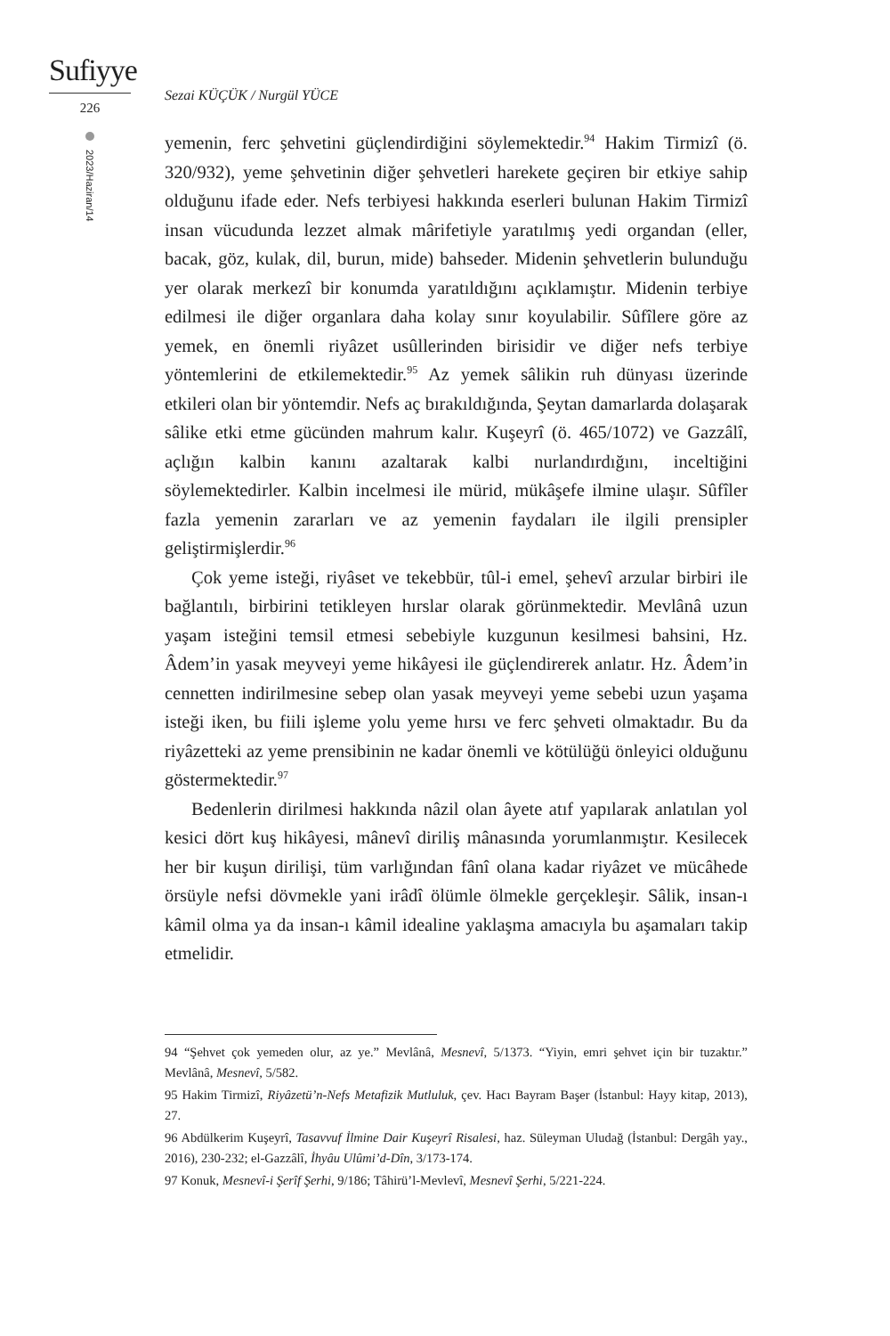Sufiyye
226
2023/Haziran/14
Sezai KÜÇÜK / Nurgül YÜCE
yemenin, ferc şehvetini güçlendirdiğini söylemektedir.<sup>94</sup> Hakim Tirmizî (ö. 320/932), yeme şehvetinin diğer şehvetleri harekete geçiren bir etkiye sahip olduğunu ifade eder. Nefs terbiyesi hakkında eserleri bulunan Hakim Tirmizî insan vücudunda lezzet almak mârifetiyle yaratılmış yedi organdan (eller, bacak, göz, kulak, dil, burun, mide) bahseder. Midenin şehvetlerin bulunduğu yer olarak merkezî bir konumda yaratıldığını açıklamıştır. Midenin terbiye edilmesi ile diğer organlara daha kolay sınır koyulabilir. Sûfîlere göre az yemek, en önemli riyâzet usûllerinden birisidir ve diğer nefs terbiye yöntemlerini de etkilemektedir.<sup>95</sup> Az yemek sâlikin ruh dünyası üzerinde etkileri olan bir yöntemdir. Nefs aç bırakıldığında, Şeytan damarlarda dolaşarak sâlike etki etme gücünden mahrum kalır. Kuşeyrî (ö. 465/1072) ve Gazzâlî, açlığın kalbin kanını azaltarak kalbi nurlandırdığını, inceltiğini söylemektedirler. Kalbin incelmesi ile mürid, mükâşefe ilmine ulaşır. Sûfîler fazla yemenin zararları ve az yemenin faydaları ile ilgili prensipler geliştirmişlerdir.<sup>96</sup>
Çok yeme isteği, riyâset ve tekebbür, tûl-i emel, şehevî arzular birbiri ile bağlantılı, birbirini tetikleyen hırslar olarak görünmektedir. Mevlânâ uzun yaşam isteğini temsil etmesi sebebiyle kuzgunun kesilmesi bahsini, Hz. Âdem’in yasak meyveyi yeme hikâyesi ile güçlendirerek anlatır. Hz. Âdem’in cennetten indirilmesine sebep olan yasak meyveyi yeme sebebi uzun yaşama isteği iken, bu fiili işleme yolu yeme hırsı ve ferc şehveti olmaktadır. Bu da riyâzetteki az yeme prensibinin ne kadar önemli ve kötülüğü önleyici olduğunu göstermektedir.<sup>97</sup>
Bedenlerin dirilmesi hakkında nâzil olan âyete atıf yapılarak anlatılan yol kesici dört kuş hikâyesi, mânevî diriliş mânasında yorumlanmıştır. Kesilecek her bir kuşun dirilişi, tüm varlığından fânî olana kadar riyâzet ve mücâhede örsüyle nefsi dövmekle yani irâdî ölümle ölmekle gerçekleşir. Sâlik, insan-ı kâmil olma ya da insan-ı kâmil idealine yaklaşma amacıyla bu aşamaları takip etmelidir.
94 “Şehvet çok yemeden olur, az ye.” Mevlânâ, Mesnevî, 5/1373. “Yiyin, emri şehvet için bir tuzaktır.” Mevlânâ, Mesnevî, 5/582.
95 Hakim Tirmizî, Riyâzetü’n-Nefs Metafizik Mutluluk, çev. Hacı Bayram Başer (İstanbul: Hayy kitap, 2013), 27.
96 Abdülkerim Kuşeyrî, Tasavvuf İlmine Dair Kuşeyrî Risalesi, haz. Süleyman Uludağ (İstanbul: Dergâh yay., 2016), 230-232; el-Gazzâlî, İhyâu Ulûmi’d-Dîn, 3/173-174.
97 Konuk, Mesnevî-i Şerîf Şerhi, 9/186; Tâhirü’l-Mevlevî, Mesnevî Şerhi, 5/221-224.